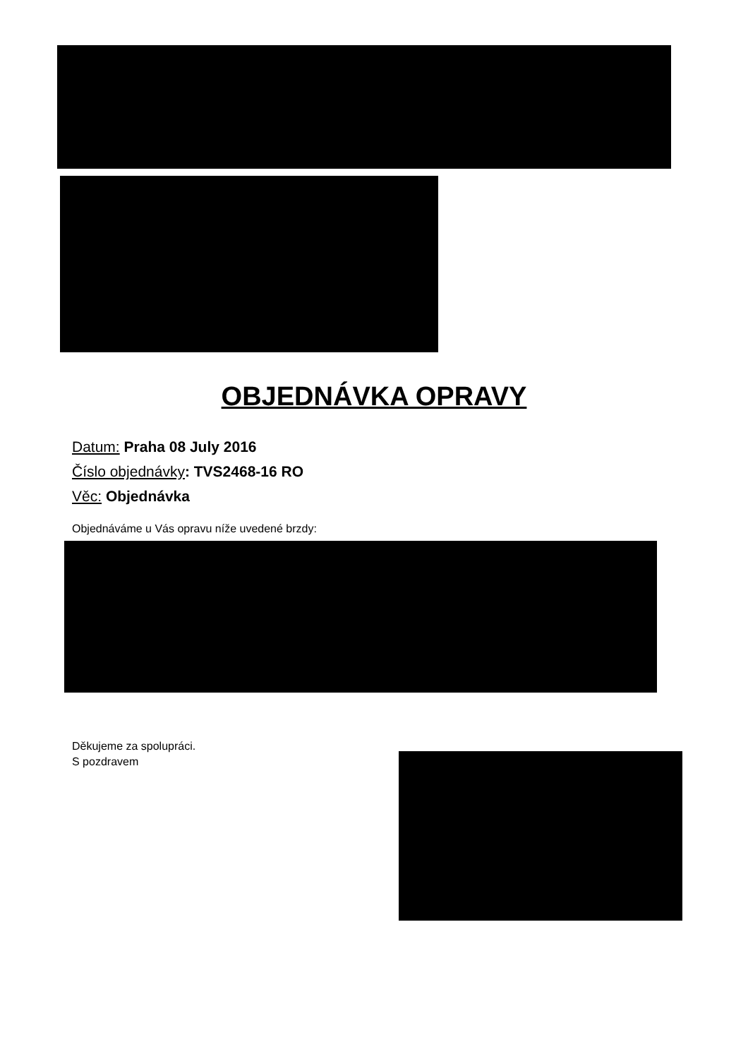OBJEDNÁVKA OPRAVY
Datum: Praha 08 July 2016
Číslo objednávky: TVS2468-16 RO
Věc: Objednávka
Objednáváme u Vás opravu níže uvedené brzdy:
Děkujeme za spolupráci.
S pozdravem